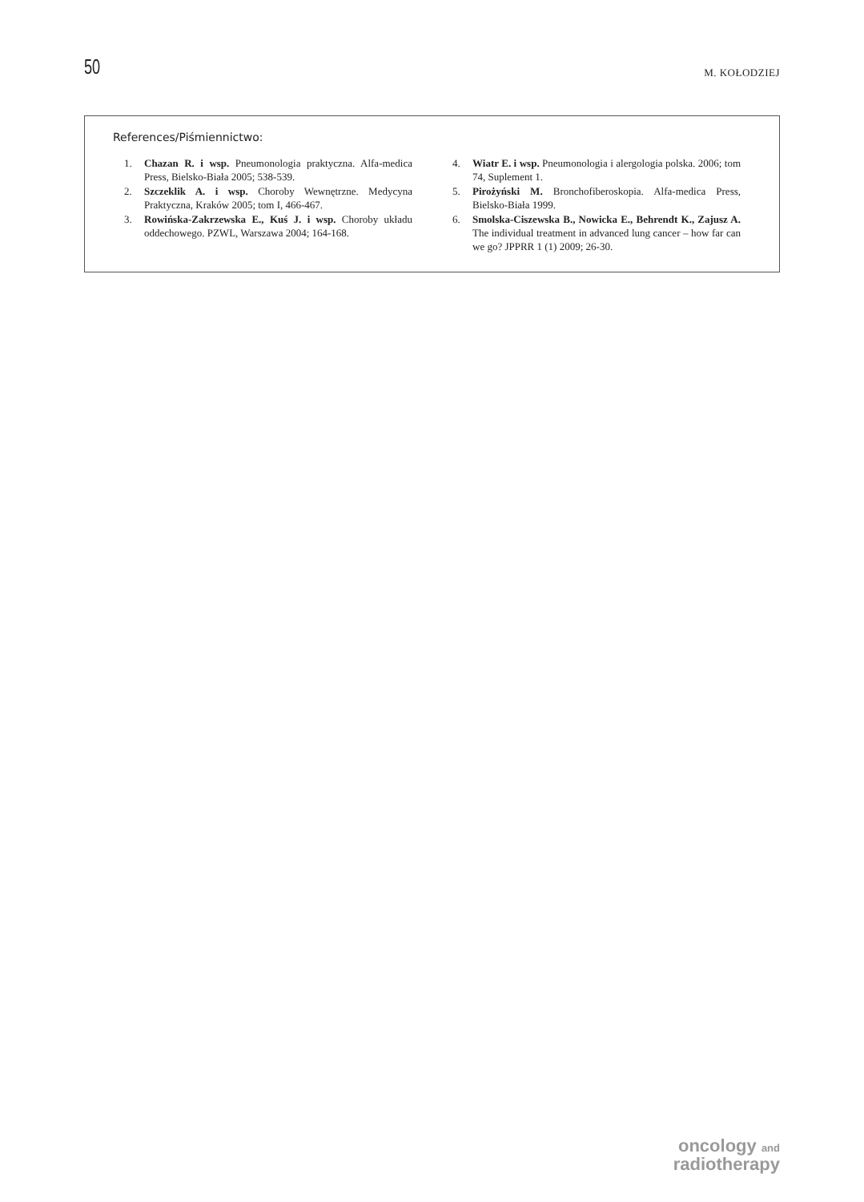50
M. KOŁODZIEJ
References/Piśmiennictwo:
1. Chazan R. i wsp. Pneumonologia praktyczna. Alfa-medica Press, Bielsko-Biała 2005; 538-539.
2. Szczeklik A. i wsp. Choroby Wewnętrzne. Medycyna Praktyczna, Kraków 2005; tom I, 466-467.
3. Rowińska-Zakrzewska E., Kuś J. i wsp. Choroby układu oddechowego. PZWL, Warszawa 2004; 164-168.
4. Wiatr E. i wsp. Pneumonologia i alergologia polska. 2006; tom 74, Suplement 1.
5. Pirożyński M. Bronchofiberoskopia. Alfa-medica Press, Bielsko-Biała 1999.
6. Smolska-Ciszewska B., Nowicka E., Behrendt K., Zajusz A. The individual treatment in advanced lung cancer – how far can we go? JPPRR 1 (1) 2009; 26-30.
oncology and
radiotherapy